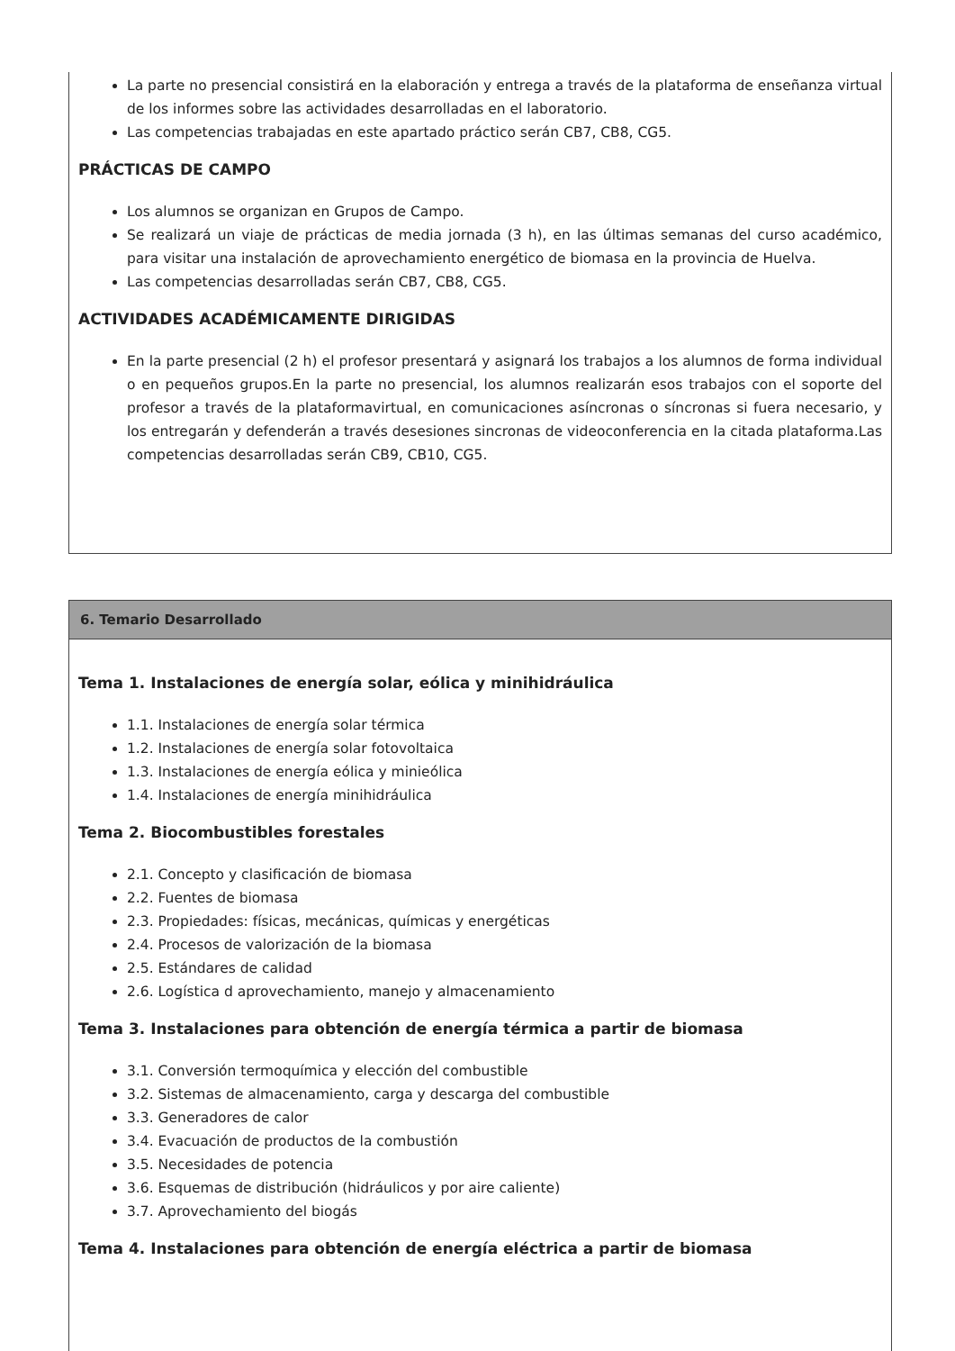La parte no presencial consistirá en la elaboración y entrega a través de la plataforma de enseñanza virtual de los informes sobre las actividades desarrolladas en el laboratorio.
Las competencias trabajadas en este apartado práctico serán CB7, CB8, CG5.
PRÁCTICAS DE CAMPO
Los alumnos se organizan en Grupos de Campo.
Se realizará un viaje de prácticas de media jornada (3 h), en las últimas semanas del curso académico, para visitar una instalación de aprovechamiento energético de biomasa en la provincia de Huelva.
Las competencias desarrolladas serán CB7, CB8, CG5.
ACTIVIDADES ACADÉMICAMENTE DIRIGIDAS
En la parte presencial (2 h) el profesor presentará y asignará los trabajos a los alumnos de forma individual o en pequeños grupos.En la parte no presencial, los alumnos realizarán esos trabajos con el soporte del profesor a través de la plataformavirtual, en comunicaciones asíncronas o síncronas si fuera necesario, y los entregarán y defenderán a través desesiones sincronas de videoconferencia en la citada plataforma.Las competencias desarrolladas serán CB9, CB10, CG5.
6. Temario Desarrollado
Tema 1. Instalaciones de energía solar, eólica y minihidráulica
1.1. Instalaciones de energía solar térmica
1.2. Instalaciones de energía solar fotovoltaica
1.3. Instalaciones de energía eólica y minieólica
1.4. Instalaciones de energía minihidráulica
Tema 2. Biocombustibles forestales
2.1. Concepto y clasificación de biomasa
2.2. Fuentes de biomasa
2.3. Propiedades: físicas, mecánicas, químicas y energéticas
2.4. Procesos de valorización de la biomasa
2.5. Estándares de calidad
2.6. Logística d aprovechamiento, manejo y almacenamiento
Tema 3. Instalaciones para obtención de energía térmica a partir de biomasa
3.1. Conversión termoquímica y elección del combustible
3.2. Sistemas de almacenamiento, carga y descarga del combustible
3.3. Generadores de calor
3.4. Evacuación de productos de la combustión
3.5. Necesidades de potencia
3.6. Esquemas de distribución (hidráulicos y por aire caliente)
3.7. Aprovechamiento del biogás
Tema 4. Instalaciones para obtención de energía eléctrica a partir de biomasa